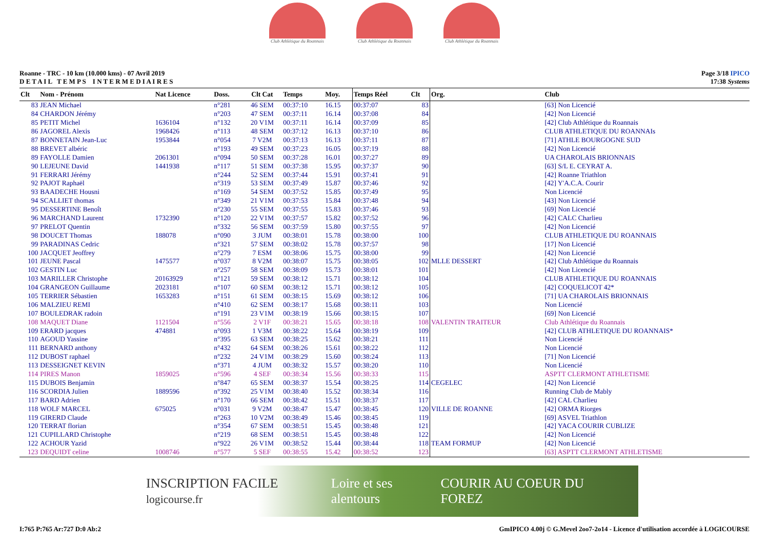Club Athlétique du Roannais
Club Athlétique du Roannais
Club Athlétique du Roannais
Roanne - TRC - 10 km (10.000 kms) - 07 Avril 2019
D E T A I L T E M P S I N T E R M E D I A I R E S
Page 3/18 IPICO
17:38 Systems
| Clt | Nom - Prénom | Nat Licence | Doss. | Clt Cat | Temps | Moy. | Temps Réel | Clt | Org. | Club |
| --- | --- | --- | --- | --- | --- | --- | --- | --- | --- | --- |
| 83 | JEAN Michael | | n°281 | 46 SEM | 00:37:10 | 16.15 | 00:37:07 | 83 | | [63] Non Licencié |
| 84 | CHARDON Jérémy | | n°203 | 47 SEM | 00:37:11 | 16.14 | 00:37:08 | 84 | | [42] Non Licencié |
| 85 | PETIT Michel | 1636104 | n°132 | 20 V1M | 00:37:11 | 16.14 | 00:37:09 | 85 | | [42] Club Athlétique du Roannais |
| 86 | JAGOREL Alexis | 1968426 | n°113 | 48 SEM | 00:37:12 | 16.13 | 00:37:10 | 86 | | CLUB ATHLETIQUE DU ROANNAIs |
| 87 | BONNETAIN Jean-Luc | 1953844 | n°054 | 7 V2M | 00:37:13 | 16.13 | 00:37:11 | 87 | | [71] ATHLE BOURGOGNE SUD |
| 88 | BREVET albéric | | n°193 | 49 SEM | 00:37:23 | 16.05 | 00:37:19 | 88 | | [42] Non Licencié |
| 89 | FAYOLLE Damien | 2061301 | n°094 | 50 SEM | 00:37:28 | 16.01 | 00:37:27 | 89 | | UA CHAROLAIS BRIONNAIS |
| 90 | LEJEUNE David | 1441938 | n°117 | 51 SEM | 00:37:38 | 15.95 | 00:37:37 | 90 | | [63] S/L E. CEYRAT A. |
| 91 | FERRARI Jérémy | | n°244 | 52 SEM | 00:37:44 | 15.91 | 00:37:41 | 91 | | [42] Roanne Triathlon |
| 92 | PAJOT Raphaël | | n°319 | 53 SEM | 00:37:49 | 15.87 | 00:37:46 | 92 | | [42] Y'A.C.A. Courir |
| 93 | BAADECHE Housni | | n°169 | 54 SEM | 00:37:52 | 15.85 | 00:37:49 | 95 | | Non Licencié |
| 94 | SCALLIET thomas | | n°349 | 21 V1M | 00:37:53 | 15.84 | 00:37:48 | 94 | | [43] Non Licencié |
| 95 | DESSERTINE Benoît | | n°230 | 55 SEM | 00:37:55 | 15.83 | 00:37:46 | 93 | | [69] Non Licencié |
| 96 | MARCHAND Laurent | 1732390 | n°120 | 22 V1M | 00:37:57 | 15.82 | 00:37:52 | 96 | | [42] CALC Charlieu |
| 97 | PRELOT Quentin | | n°332 | 56 SEM | 00:37:59 | 15.80 | 00:37:55 | 97 | | [42] Non Licencié |
| 98 | DOUCET Thomas | 188078 | n°090 | 3 JUM | 00:38:01 | 15.78 | 00:38:00 | 100 | | CLUB ATHLETIQUE DU ROANNAIS |
| 99 | PARADINAS Cedric | | n°321 | 57 SEM | 00:38:02 | 15.78 | 00:37:57 | 98 | | [17] Non Licencié |
| 100 | JACQUET Jeoffrey | | n°279 | 7 ESM | 00:38:06 | 15.75 | 00:38:00 | 99 | | [42] Non Licencié |
| 101 | JEUNE Pascal | 1475577 | n°037 | 8 V2M | 00:38:07 | 15.75 | 00:38:05 | 102 | MLLE DESSERT | [42] Club Athlétique du Roannais |
| 102 | GESTIN Luc | | n°257 | 58 SEM | 00:38:09 | 15.73 | 00:38:01 | 101 | | [42] Non Licencié |
| 103 | MARILLER Christophe | 20163929 | n°121 | 59 SEM | 00:38:12 | 15.71 | 00:38:12 | 104 | | CLUB ATHLETIQUE DU ROANNAIS |
| 104 | GRANGEON Guillaume | 2023181 | n°107 | 60 SEM | 00:38:12 | 15.71 | 00:38:12 | 105 | | [42] COQUELICOT 42* |
| 105 | TERRIER Sébastien | 1653283 | n°151 | 61 SEM | 00:38:15 | 15.69 | 00:38:12 | 106 | | [71] UA CHAROLAIS BRIONNAIS |
| 106 | MALZIEU REMI | | n°410 | 62 SEM | 00:38:17 | 15.68 | 00:38:11 | 103 | | Non Licencié |
| 107 | BOULEDRAK radoin | | n°191 | 23 V1M | 00:38:19 | 15.66 | 00:38:15 | 107 | | [69] Non Licencié |
| 108 | MAQUET Diane | 1121504 | n°556 | 2 V1F | 00:38:21 | 15.65 | 00:38:18 | 108 | VALENTIN TRAITEUR | Club Athlétique du Roannais |
| 109 | ERARD jacques | 474881 | n°093 | 1 V3M | 00:38:22 | 15.64 | 00:38:19 | 109 | | [42] CLUB ATHLETIQUE DU ROANNAIS* |
| 110 | AGOUD Yassine | | n°395 | 63 SEM | 00:38:25 | 15.62 | 00:38:21 | 111 | | Non Licencié |
| 111 | BERNARD anthony | | n°432 | 64 SEM | 00:38:26 | 15.61 | 00:38:22 | 112 | | Non Licencié |
| 112 | DUBOST raphael | | n°232 | 24 V1M | 00:38:29 | 15.60 | 00:38:24 | 113 | | [71] Non Licencié |
| 113 | DESSEIGNET KEVIN | | n°371 | 4 JUM | 00:38:32 | 15.57 | 00:38:20 | 110 | | Non Licencié |
| 114 | PIRES Manon | 1859025 | n°596 | 4 SEF | 00:38:34 | 15.56 | 00:38:33 | 115 | | ASPTT CLERMONT ATHLETISME |
| 115 | DUBOIS Benjamin | | n°847 | 65 SEM | 00:38:37 | 15.54 | 00:38:25 | 114 | CEGELEC | [42] Non Licencié |
| 116 | SCORDIA Julien | 1889596 | n°392 | 25 V1M | 00:38:40 | 15.52 | 00:38:34 | 116 | | Running Club de Mably |
| 117 | BARD Adrien | | n°170 | 66 SEM | 00:38:42 | 15.51 | 00:38:37 | 117 | | [42] CAL Charlieu |
| 118 | WOLF MARCEL | 675025 | n°031 | 9 V2M | 00:38:47 | 15.47 | 00:38:45 | 120 | VILLE DE ROANNE | [42] ORMA Riorges |
| 119 | GIRERD Claude | | n°263 | 10 V2M | 00:38:49 | 15.46 | 00:38:45 | 119 | | [69] ASVEL Triathlon |
| 120 | TERRAT florian | | n°354 | 67 SEM | 00:38:51 | 15.45 | 00:38:48 | 121 | | [42] YACA COURIR CUBLIZE |
| 121 | CUPILLARD Christophe | | n°219 | 68 SEM | 00:38:51 | 15.45 | 00:38:48 | 122 | | [42] Non Licencié |
| 122 | ACHOUR Yazid | | n°922 | 26 V1M | 00:38:52 | 15.44 | 00:38:44 | 118 | TEAM FORMUP | [42] Non Licencié |
| 123 | DEQUIDT celine | 1008746 | n°577 | 5 SEF | 00:38:55 | 15.42 | 00:38:52 | 123 | | [63] ASPTT CLERMONT ATHLETISME |
INSCRIPTION FACILE logicourse.fr Loire et ses alentours COURIR AU COEUR DU FOREZ
I:765 P:765 Ar:727 D:0 Ab:2 GmIPICO 4.00j © G.Mevel 2oo7-2o14 - Licence d'utilisation accordée à LOGICOURSE